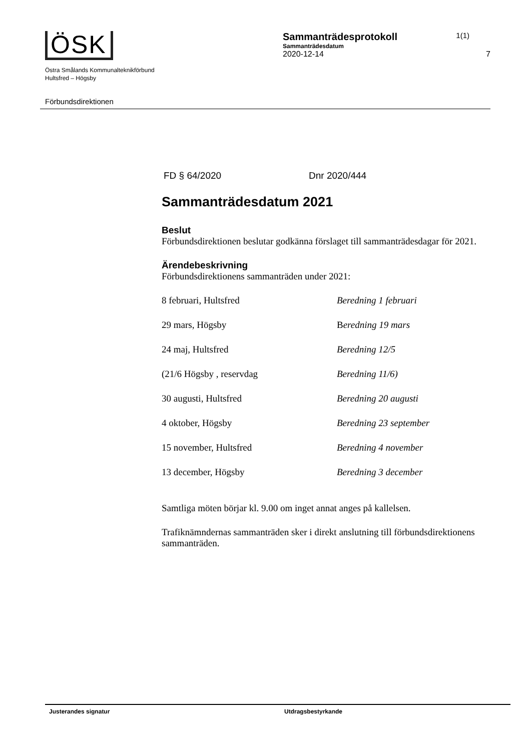ÖSK
Östra Smålands Kommunalteknikförbund
Hultsfred – Högsby
Förbundsdirektionen
Sammanträdesprotokoll 1(1)
Sammanträdesdatum
2020-12-14 7
FD § 64/2020 Dnr 2020/444
Sammanträdesdatum 2021
Beslut
Förbundsdirektionen beslutar godkänna förslaget till sammanträdesdagar för 2021.
Ärendebeskrivning
Förbundsdirektionens sammanträden under 2021:
8 februari, Hultsfred Beredning 1 februari
29 mars, Högsby Beredning 19 mars
24 maj, Hultsfred Beredning 12/5
(21/6 Högsby , reservdag Beredning 11/6)
30 augusti, Hultsfred Beredning 20 augusti
4 oktober, Högsby Beredning 23 september
15 november, Hultsfred Beredning 4 november
13 december, Högsby Beredning 3 december
Samtliga möten börjar kl. 9.00 om inget annat anges på kallelsen.
Trafiknämndernas sammanträden sker i direkt anslutning till förbundsdirektionens sammanträden.
Justerandes signatur Utdragsbestyrkande